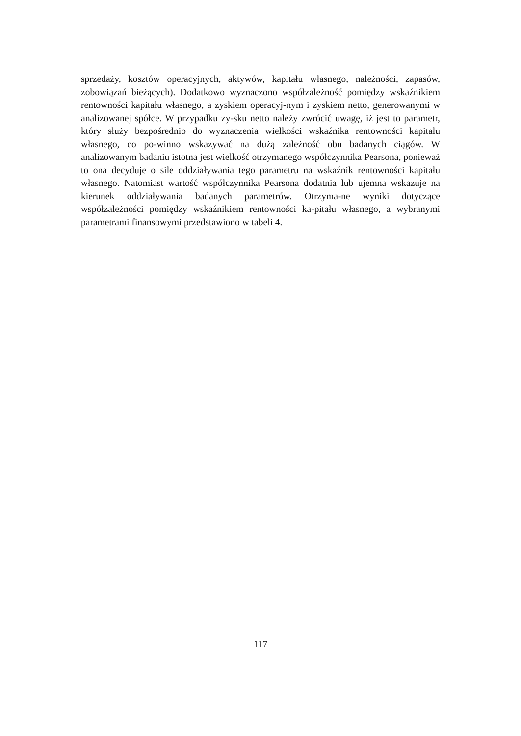sprzedaży, kosztów operacyjnych, aktywów, kapitału własnego, należności, zapasów, zobowiązań bieżących). Dodatkowo wyznaczono współzależność pomiędzy wskaźnikiem rentowności kapitału własnego, a zyskiem operacyj-nym i zyskiem netto, generowanymi w analizowanej spółce. W przypadku zy-sku netto należy zwrócić uwagę, iż jest to parametr, który służy bezpośrednio do wyznaczenia wielkości wskaźnika rentowności kapitału własnego, co po-winno wskazywać na dużą zależność obu badanych ciągów. W analizowanym badaniu istotna jest wielkość otrzymanego współczynnika Pearsona, ponieważ to ona decyduje o sile oddziaływania tego parametru na wskaźnik rentowności kapitału własnego. Natomiast wartość współczynnika Pearsona dodatnia lub ujemna wskazuje na kierunek oddziaływania badanych parametrów. Otrzyma-ne wyniki dotyczące współzależności pomiędzy wskaźnikiem rentowności ka-pitału własnego, a wybranymi parametrami finansowymi przedstawiono w tabeli 4.
117